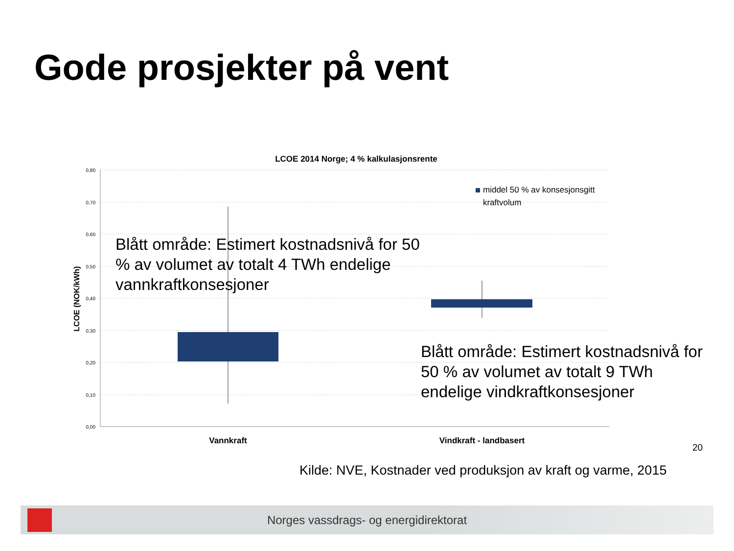Gode prosjekter på vent
LCOE 2014 Norge; 4 % kalkulasjonsrente
0,80
0,70
0,60
0,50
0,40
0,30
0,20
0,10
0,00
LCOE (NOK/kWh)
middel 50 % av konsesjonsgitt
kraftvolum
Vannkraft
Vindkraft - landbasert
Blått område: Estimert kostnadsnivå for 50 % av volumet av totalt 4 TWh endelige vannkraftkonsesjoner
Blått område: Estimert kostnadsnivå for 50 % av volumet av totalt 9 TWh endelige vindkraftkonsesjoner
20
Kilde: NVE, Kostnader ved produksjon av kraft og varme, 2015
Norges vassdrags- og energidirektorat